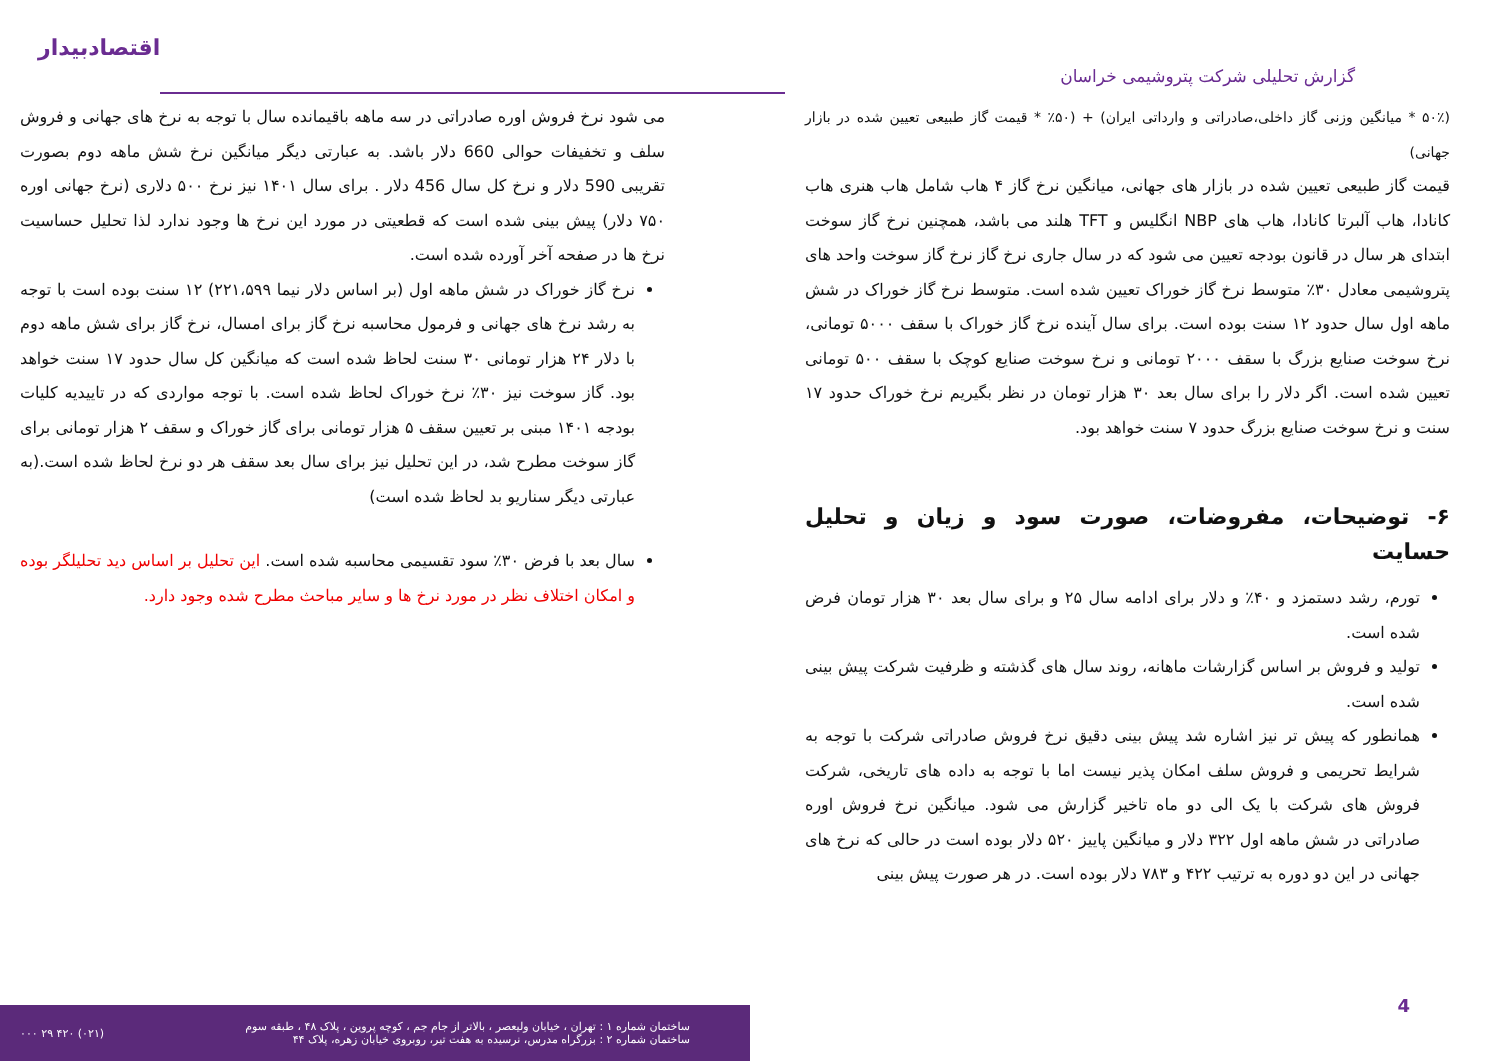گزارش تحلیلی شرکت پتروشیمی خراسان
اقتصادبیدار
(۵۰٪ * میانگین وزنی گاز داخلی،صادراتی و وارداتی ایران) + (۵۰٪ * قیمت گاز طبیعی تعیین شده در بازار جهانی)
قیمت گاز طبیعی تعیین شده در بازار های جهانی، میانگین نرخ گاز ۴ هاب شامل هاب هنری هاب کانادا، هاب آلبرتا کانادا، هاب های NBP انگلیس و TFT هلند می باشد، همچنین نرخ گاز سوخت ابتدای هر سال در قانون بودجه تعیین می شود که در سال جاری نرخ گاز نرخ گاز سوخت واحد های پتروشیمی معادل ۳۰٪ متوسط نرخ گاز خوراک تعیین شده است. متوسط نرخ گاز خوراک در شش ماهه اول سال حدود ۱۲ سنت بوده است. برای سال آینده نرخ گاز خوراک با سقف ۵۰۰۰ تومانی، نرخ سوخت صنایع بزرگ با سقف ۲۰۰۰ تومانی و نرخ سوخت صنایع کوچک با سقف ۵۰۰ تومانی تعیین شده است. اگر دلار را برای سال بعد ۳۰ هزار تومان در نظر بگیریم نرخ خوراک حدود ۱۷ سنت و نرخ سوخت صنایع بزرگ حدود ۷ سنت خواهد بود.
۶- توضیحات، مفروضات، صورت سود و زیان و تحلیل حسایت
تورم، رشد دستمزد و ۴۰٪ و دلار برای ادامه سال ۲۵ و برای سال بعد ۳۰ هزار تومان فرض شده است.
تولید و فروش بر اساس گزارشات ماهانه، روند سال های گذشته و ظرفیت شرکت پیش بینی شده است.
همانطور که پیش تر نیز اشاره شد پیش بینی دقیق نرخ فروش صادراتی شرکت با توجه به شرایط تحریمی و فروش سلف امکان پذیر نیست اما با توجه به داده های تاریخی، شرکت فروش های شرکت با یک الی دو ماه تاخیر گزارش می شود. میانگین نرخ فروش اوره صادراتی در شش ماهه اول ۳۲۲ دلار و میانگین پاییز ۵۲۰ دلار بوده است در حالی که نرخ های جهانی در این دو دوره به ترتیب ۴۲۲ و ۷۸۳ دلار بوده است. در هر صورت پیش بینی
می شود نرخ فروش اوره صادراتی در سه ماهه باقیمانده سال با توجه به نرخ های جهانی و فروش سلف و تخفیفات حوالی 660 دلار باشد. به عبارتی دیگر میانگین نرخ شش ماهه دوم بصورت تقریبی 590 دلار و نرخ کل سال 456 دلار . برای سال ۱۴۰۱ نیز نرخ ۵۰۰ دلاری (نرخ جهانی اوره ۷۵۰ دلار) پیش بینی شده است که قطعیتی در مورد این نرخ ها وجود ندارد لذا تحلیل حساسیت نرخ ها در صفحه آخر آورده شده است.
نرخ گاز خوراک در شش ماهه اول (بر اساس دلار نیما ۲۲۱،۵۹۹) ۱۲ سنت بوده است با توجه به رشد نرخ های جهانی و فرمول محاسبه نرخ گاز برای امسال، نرخ گاز برای شش ماهه دوم با دلار ۲۴ هزار تومانی ۳۰ سنت لحاظ شده است که میانگین کل سال حدود ۱۷ سنت خواهد بود. گاز سوخت نیز ۳۰٪ نرخ خوراک لحاظ شده است. با توجه مواردی که در تاییدیه کلیات بودجه ۱۴۰۱ مبنی بر تعیین سقف ۵ هزار تومانی برای گاز خوراک و سقف ۲ هزار تومانی برای گاز سوخت مطرح شد، در این تحلیل نیز برای سال بعد سقف هر دو نرخ لحاظ شده است.(به عبارتی دیگر سناریو بد لحاظ شده است)
سال بعد با فرض ۳۰٪ سود تقسیمی محاسبه شده است. این تحلیل بر اساس دید تحلیلگر بوده و امکان اختلاف نظر در مورد نرخ ها و سایر مباحث مطرح شده وجود دارد.
ساختمان شماره ۱ : تهران ، خیابان ولیعصر ، بالاتر از جام جم ، کوچه پروین ، پلاک ۴۸ ، طبقه سوم
ساختمان شماره ۲ : بزرگراه مدرس، نرسیده به هفت تیر، روبروی خیابان زهره، پلاک ۴۴
(۰۲۱) ۴۲۰ ۲۹ ۰۰۰
4